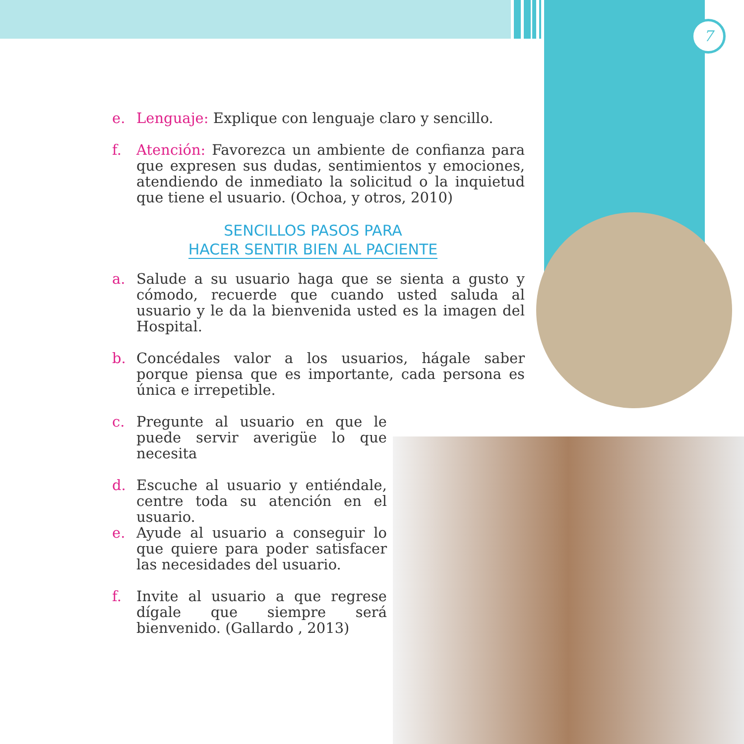7
e. Lenguaje: Explique con lenguaje claro y sencillo.
f. Atención: Favorezca un ambiente de confianza para que expresen sus dudas, sentimientos y emociones, atendiendo de inmediato la solicitud o la inquietud que tiene el usuario. (Ochoa, y otros, 2010)
SENCILLOS PASOS PARA
HACER SENTIR BIEN AL PACIENTE
a. Salude a su usuario haga que se sienta a gusto y cómodo, recuerde que cuando usted saluda al usuario y le da la bienvenida usted es la imagen del Hospital.
b. Concédales valor a los usuarios, hágale saber porque piensa que es importante, cada persona es única e irrepetible.
c. Pregunte al usuario en que le puede servir averigüe lo que necesita
d. Escuche al usuario y entiéndale, centre toda su atención en el usuario.
e. Ayude al usuario a conseguir lo que quiere para poder satisfacer las necesidades del usuario.
f. Invite al usuario a que regrese dígale que siempre será bienvenido. (Gallardo , 2013)